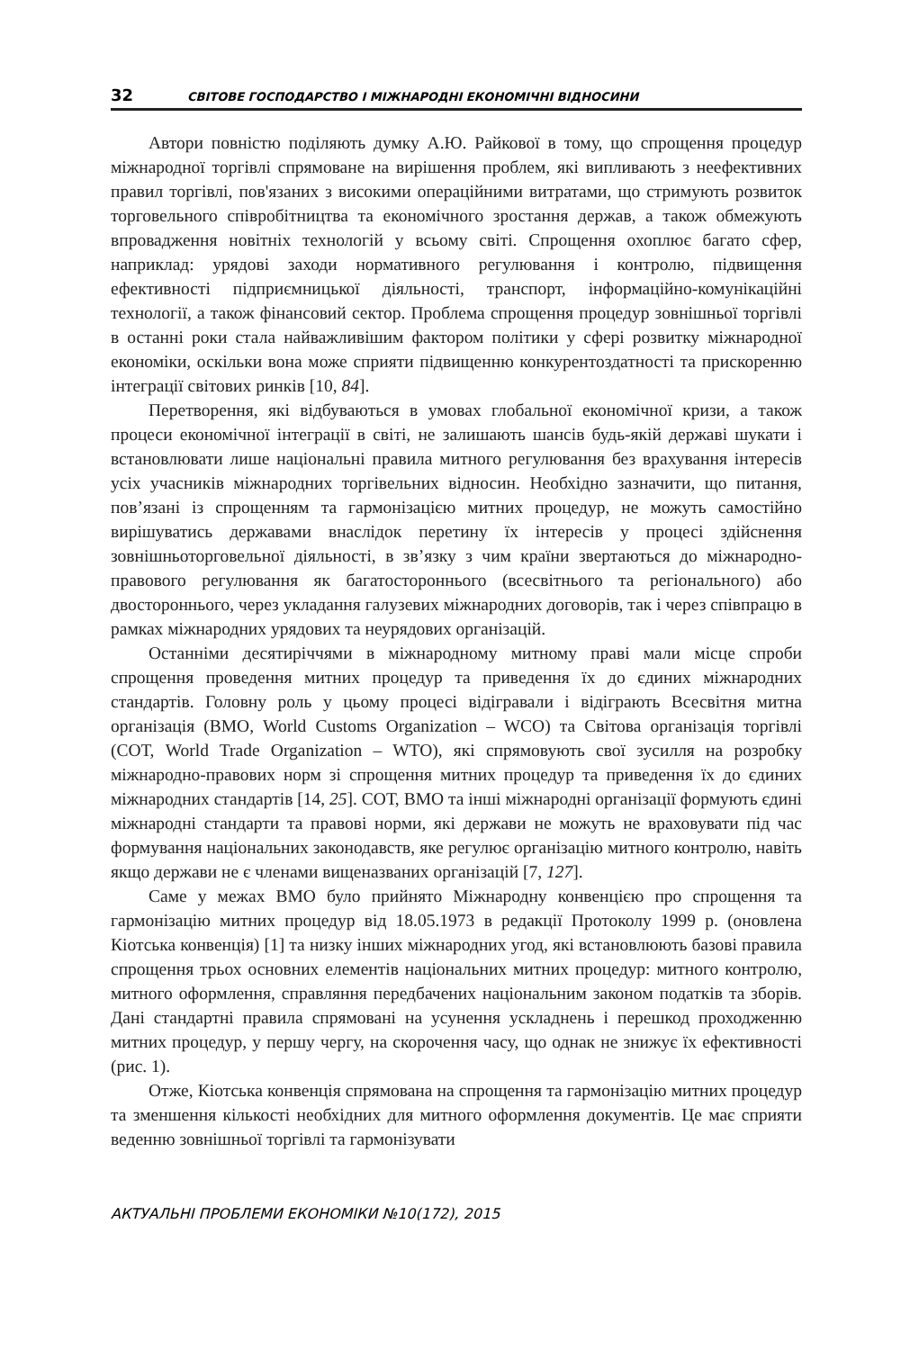32 СВІТОВЕ ГОСПОДАРСТВО І МІЖНАРОДНІ ЕКОНОМІЧНІ ВІДНОСИНИ
Автори повністю поділяють думку А.Ю. Райкової в тому, що спрощення процедур міжнародної торгівлі спрямоване на вирішення проблем, які випливають з неефективних правил торгівлі, пов'язаних з високими операційними витратами, що стримують розвиток торговельного співробітництва та економічного зростання держав, а також обмежують впровадження новітніх технологій у всьому світі. Спрощення охоплює багато сфер, наприклад: урядові заходи нормативного регулювання і контролю, підвищення ефективності підприємницької діяльності, транспорт, інформаційно-комунікаційні технології, а також фінансовий сектор. Проблема спрощення процедур зовнішньої торгівлі в останні роки стала найважливішим фактором політики у сфері розвитку міжнародної економіки, оскільки вона може сприяти підвищенню конкурентоздатності та прискоренню інтеграції світових ринків [10, 84].
Перетворення, які відбуваються в умовах глобальної економічної кризи, а також процеси економічної інтеграції в світі, не залишають шансів будь-якій державі шукати і встановлювати лише національні правила митного регулювання без врахування інтересів усіх учасників міжнародних торгівельних відносин. Необхідно зазначити, що питання, пов’язані із спрощенням та гармонізацією митних процедур, не можуть самостійно вирішуватись державами внаслідок перетину їх інтересів у процесі здійснення зовнішньоторговельної діяльності, в зв’язку з чим країни звертаються до міжнародно-правового регулювання як багатостороннього (всесвітнього та регіонального) або двостороннього, через укладання галузевих міжнародних договорів, так і через співпрацю в рамках міжнародних урядових та неурядових організацій.
Останніми десятиріччями в міжнародному митному праві мали місце спроби спрощення проведення митних процедур та приведення їх до єдиних міжнародних стандартів. Головну роль у цьому процесі відігравали і відіграють Всесвітня митна організація (ВМО, World Customs Organization – WCO) та Світова організація торгівлі (СОТ, World Trade Organization – WTO), які спрямовують свої зусилля на розробку міжнародно-правових норм зі спрощення митних процедур та приведення їх до єдиних міжнародних стандартів [14, 25]. СОТ, ВМО та інші міжнародні організації формують єдині міжнародні стандарти та правові норми, які держави не можуть не враховувати під час формування національних законодавств, яке регулює організацію митного контролю, навіть якщо держави не є членами вищеназваних організацій [7, 127].
Саме у межах ВМО було прийнято Міжнародну конвенцією про спрощення та гармонізацію митних процедур від 18.05.1973 в редакції Протоколу 1999 р. (оновлена Кіотська конвенція) [1] та низку інших міжнародних угод, які встановлюють базові правила спрощення трьох основних елементів національних митних процедур: митного контролю, митного оформлення, справляння передбачених національним законом податків та зборів. Дані стандартні правила спрямовані на усунення ускладнень і перешкод проходженню митних процедур, у першу чергу, на скорочення часу, що однак не знижує їх ефективності (рис. 1).
Отже, Кіотська конвенція спрямована на спрощення та гармонізацію митних процедур та зменшення кількості необхідних для митного оформлення документів. Це має сприяти веденню зовнішньої торгівлі та гармонізувати
АКТУАЛЬНІ ПРОБЛЕМИ ЕКОНОМІКИ №10(172), 2015